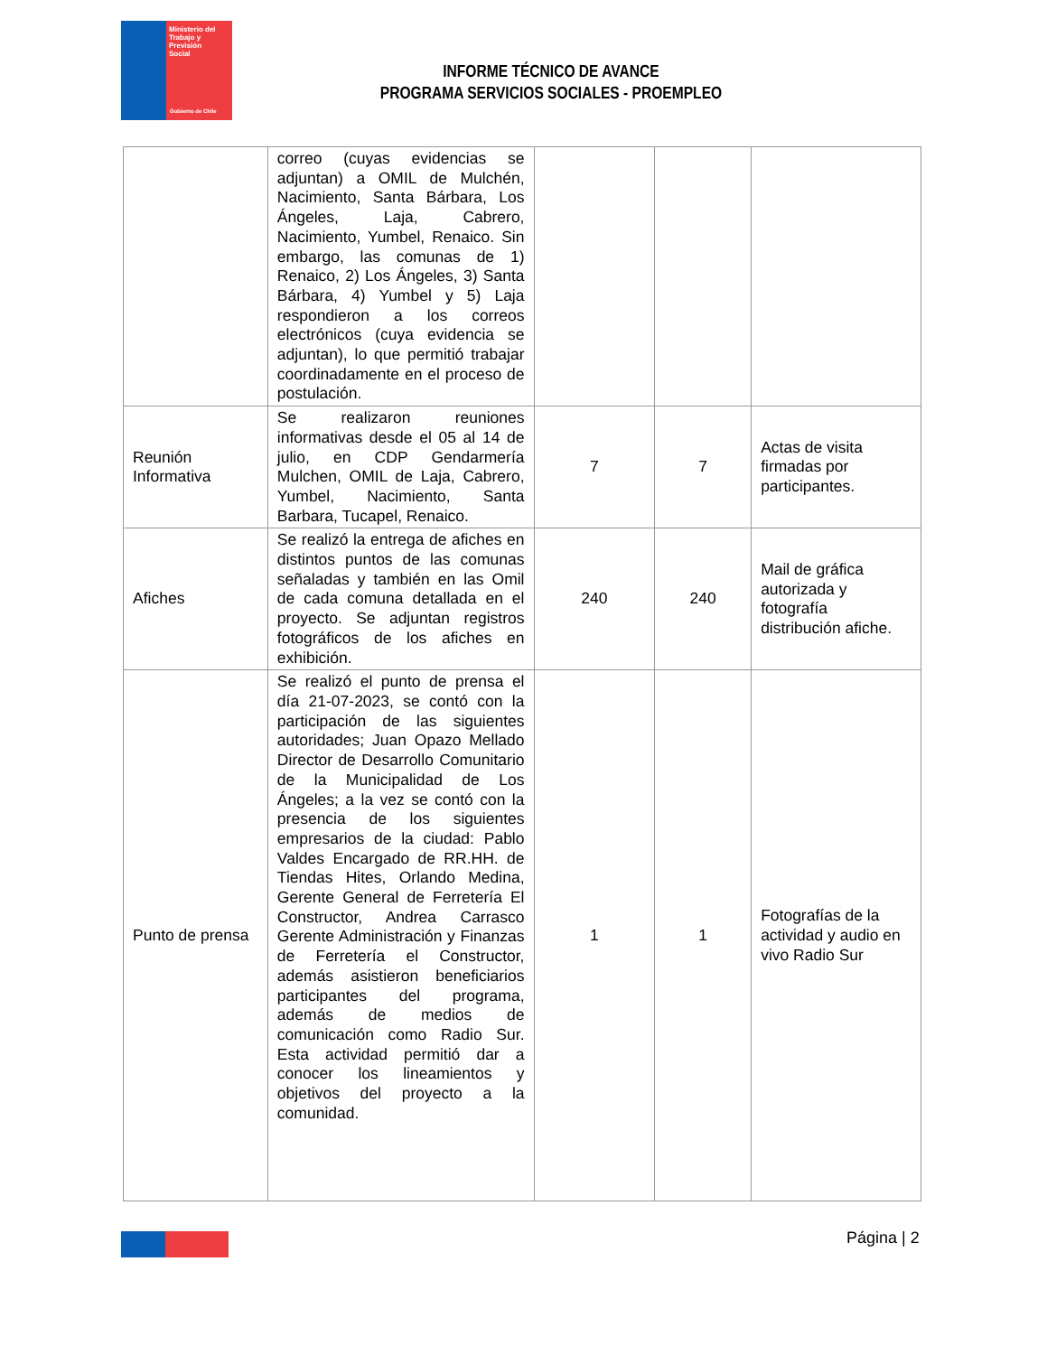Ministerio del
Trabajo y
Previsión
Social
Gobierno de Chile
INFORME TÉCNICO DE AVANCE
PROGRAMA SERVICIOS SOCIALES - PROEMPLEO
| | correo (cuyas evidencias se adjuntan) a OMIL de Mulchén, Nacimiento, Santa Bárbara, Los Ángeles, Laja, Cabrero, Nacimiento, Yumbel, Renaico. Sin embargo, las comunas de 1) Renaico, 2) Los Ángeles, 3) Santa Bárbara, 4) Yumbel y 5) Laja respondieron a los correos electrónicos (cuya evidencia se adjuntan), lo que permitió trabajar coordinadamente en el proceso de postulación. | | | |
| Reunión Informativa | Se realizaron reuniones informativas desde el 05 al 14 de julio, en CDP Gendarmería Mulchen, OMIL de Laja, Cabrero, Yumbel, Nacimiento, Santa Barbara, Tucapel, Renaico. | 7 | 7 | Actas de visita firmadas por participantes. |
| Afiches | Se realizó la entrega de afiches en distintos puntos de las comunas señaladas y también en las Omil de cada comuna detallada en el proyecto. Se adjuntan registros fotográficos de los afiches en exhibición. | 240 | 240 | Mail de gráfica autorizada y fotografía distribución afiche. |
| Punto de prensa | Se realizó el punto de prensa el día 21-07-2023, se contó con la participación de las siguientes autoridades; Juan Opazo Mellado Director de Desarrollo Comunitario de la Municipalidad de Los Ángeles; a la vez se contó con la presencia de los siguientes empresarios de la ciudad: Pablo Valdes Encargado de RR.HH. de Tiendas Hites, Orlando Medina, Gerente General de Ferretería El Constructor, Andrea Carrasco Gerente Administración y Finanzas de Ferretería el Constructor, además asistieron beneficiarios participantes del programa, además de medios de comunicación como Radio Sur. Esta actividad permitió dar a conocer los lineamientos y objetivos del proyecto a la comunidad. | 1 | 1 | Fotografías de la actividad y audio en vivo Radio Sur |
Página | 2